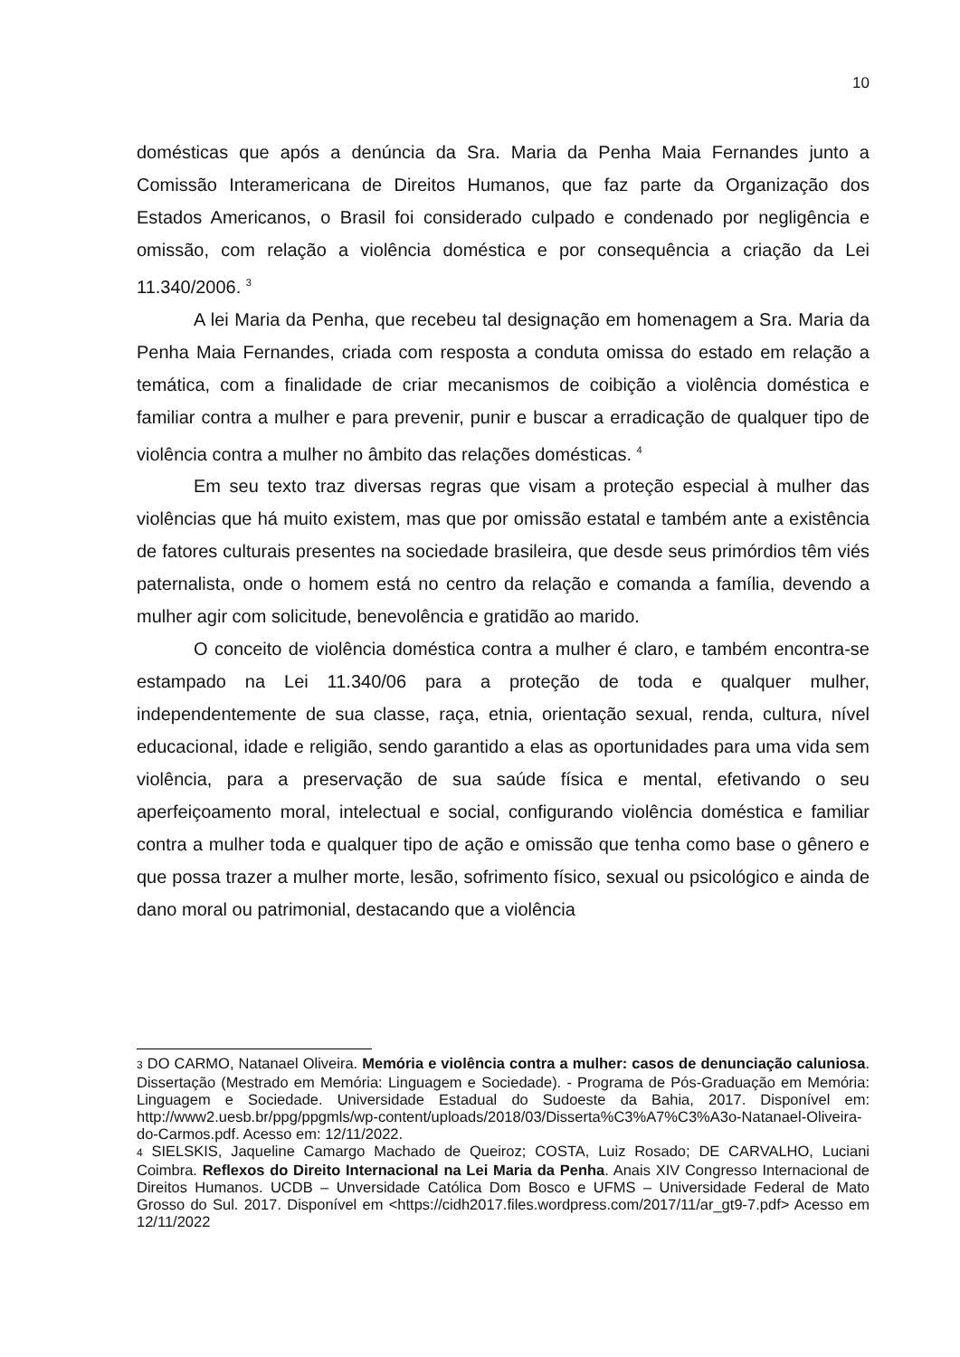10
domésticas que após a denúncia da Sra. Maria da Penha Maia Fernandes junto a Comissão Interamericana de Direitos Humanos, que faz parte da Organização dos Estados Americanos, o Brasil foi considerado culpado e condenado por negligência e omissão, com relação a violência doméstica e por consequência a criação da Lei 11.340/2006. <sup>3</sup>
A lei Maria da Penha, que recebeu tal designação em homenagem a Sra. Maria da Penha Maia Fernandes, criada com resposta a conduta omissa do estado em relação a temática, com a finalidade de criar mecanismos de coibição a violência doméstica e familiar contra a mulher e para prevenir, punir e buscar a erradicação de qualquer tipo de violência contra a mulher no âmbito das relações domésticas. <sup>4</sup>
Em seu texto traz diversas regras que visam a proteção especial à mulher das violências que há muito existem, mas que por omissão estatal e também ante a existência de fatores culturais presentes na sociedade brasileira, que desde seus primórdios têm viés paternalista, onde o homem está no centro da relação e comanda a família, devendo a mulher agir com solicitude, benevolência e gratidão ao marido.
O conceito de violência doméstica contra a mulher é claro, e também encontra-se estampado na Lei 11.340/06 para a proteção de toda e qualquer mulher, independentemente de sua classe, raça, etnia, orientação sexual, renda, cultura, nível educacional, idade e religião, sendo garantido a elas as oportunidades para uma vida sem violência, para a preservação de sua saúde física e mental, efetivando o seu aperfeiçoamento moral, intelectual e social, configurando violência doméstica e familiar contra a mulher toda e qualquer tipo de ação e omissão que tenha como base o gênero e que possa trazer a mulher morte, lesão, sofrimento físico, sexual ou psicológico e ainda de dano moral ou patrimonial, destacando que a violência
3 DO CARMO, Natanael Oliveira. Memória e violência contra a mulher: casos de denunciação caluniosa. Dissertação (Mestrado em Memória: Linguagem e Sociedade). - Programa de Pós-Graduação em Memória: Linguagem e Sociedade. Universidade Estadual do Sudoeste da Bahia, 2017. Disponível em: http://www2.uesb.br/ppg/ppgmls/wp-content/uploads/2018/03/Disserta%C3%A7%C3%A3o-Natanael-Oliveira-do-Carmos.pdf. Acesso em: 12/11/2022.
4 SIELSKIS, Jaqueline Camargo Machado de Queiroz; COSTA, Luiz Rosado; DE CARVALHO, Luciani Coimbra. Reflexos do Direito Internacional na Lei Maria da Penha. Anais XIV Congresso Internacional de Direitos Humanos. UCDB – Unversidade Católica Dom Bosco e UFMS – Universidade Federal de Mato Grosso do Sul. 2017. Disponível em <https://cidh2017.files.wordpress.com/2017/11/ar_gt9-7.pdf> Acesso em 12/11/2022